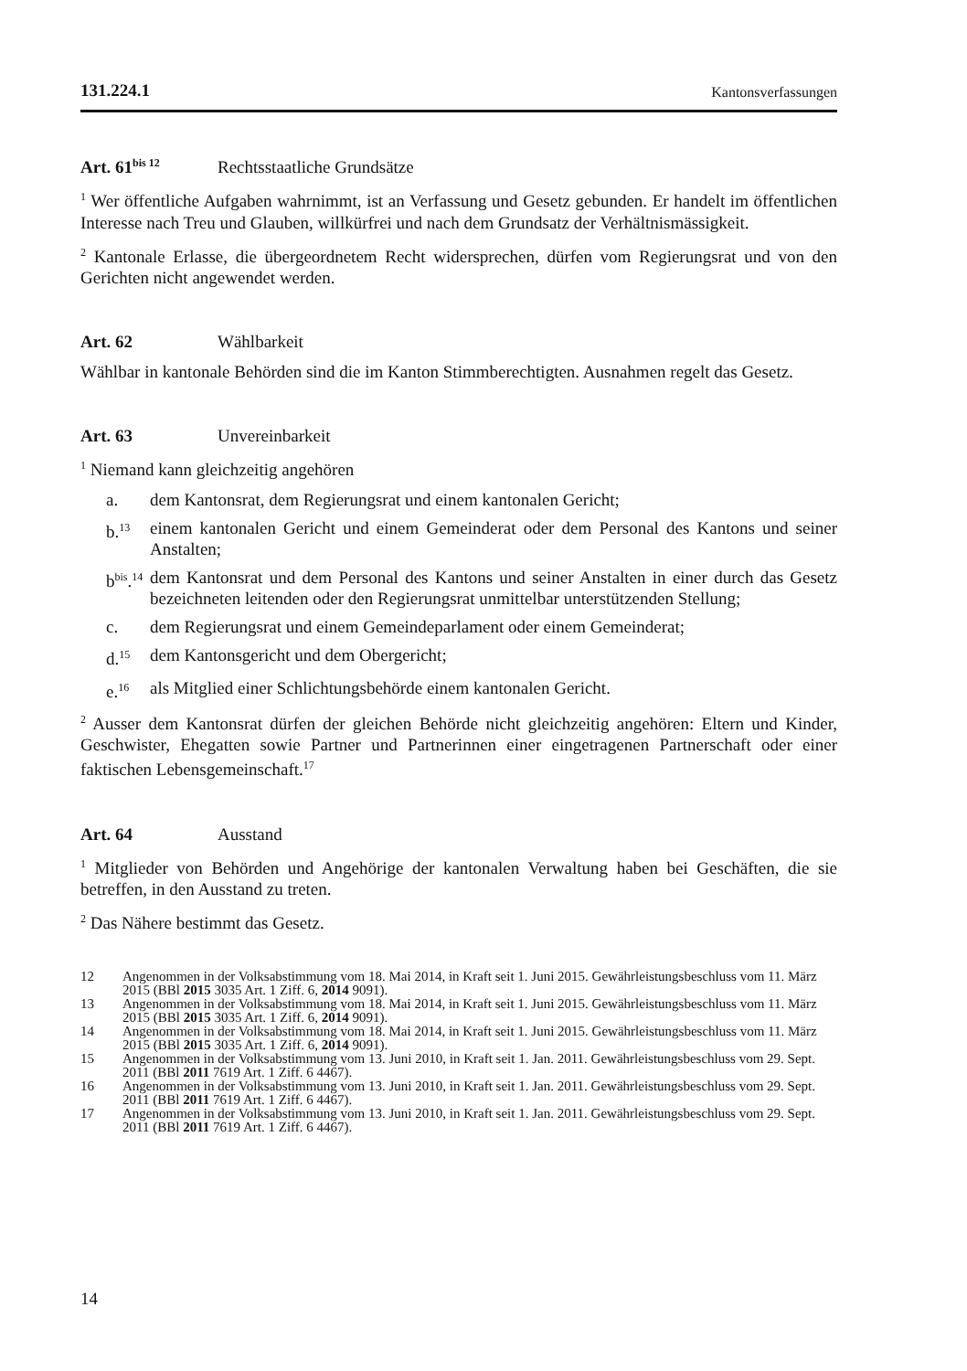131.224.1 Kantonsverfassungen
Art. 61<sup>bis 12</sup> Rechtsstaatliche Grundsätze
<sup>1</sup> Wer öffentliche Aufgaben wahrnimmt, ist an Verfassung und Gesetz gebunden. Er handelt im öffentlichen Interesse nach Treu und Glauben, willkürfrei und nach dem Grundsatz der Verhältnismässigkeit.
<sup>2</sup> Kantonale Erlasse, die übergeordnetem Recht widersprechen, dürfen vom Regierungsrat und von den Gerichten nicht angewendet werden.
Art. 62 Wählbarkeit
Wählbar in kantonale Behörden sind die im Kanton Stimmberechtigten. Ausnahmen regelt das Gesetz.
Art. 63 Unvereinbarkeit
<sup>1</sup> Niemand kann gleichzeitig angehören
a. dem Kantonsrat, dem Regierungsrat und einem kantonalen Gericht;
b.<sup>13</sup> einem kantonalen Gericht und einem Gemeinderat oder dem Personal des Kantons und seiner Anstalten;
b<sup>bis</sup>.<sup>14</sup> dem Kantonsrat und dem Personal des Kantons und seiner Anstalten in einer durch das Gesetz bezeichneten leitenden oder den Regierungsrat unmittelbar unterstützenden Stellung;
c. dem Regierungsrat und einem Gemeindeparlament oder einem Gemeinderat;
d.<sup>15</sup> dem Kantonsgericht und dem Obergericht;
e.<sup>16</sup> als Mitglied einer Schlichtungsbehörde einem kantonalen Gericht.
<sup>2</sup> Ausser dem Kantonsrat dürfen der gleichen Behörde nicht gleichzeitig angehören: Eltern und Kinder, Geschwister, Ehegatten sowie Partner und Partnerinnen einer eingetragenen Partnerschaft oder einer faktischen Lebensgemeinschaft.<sup>17</sup>
Art. 64 Ausstand
<sup>1</sup> Mitglieder von Behörden und Angehörige der kantonalen Verwaltung haben bei Geschäften, die sie betreffen, in den Ausstand zu treten.
<sup>2</sup> Das Nähere bestimmt das Gesetz.
12 Angenommen in der Volksabstimmung vom 18. Mai 2014, in Kraft seit 1. Juni 2015. Gewährleistungsbeschluss vom 11. März 2015 (BBl 2015 3035 Art. 1 Ziff. 6, 2014 9091).
13 Angenommen in der Volksabstimmung vom 18. Mai 2014, in Kraft seit 1. Juni 2015. Gewährleistungsbeschluss vom 11. März 2015 (BBl 2015 3035 Art. 1 Ziff. 6, 2014 9091).
14 Angenommen in der Volksabstimmung vom 18. Mai 2014, in Kraft seit 1. Juni 2015. Gewährleistungsbeschluss vom 11. März 2015 (BBl 2015 3035 Art. 1 Ziff. 6, 2014 9091).
15 Angenommen in der Volksabstimmung vom 13. Juni 2010, in Kraft seit 1. Jan. 2011. Gewährleistungsbeschluss vom 29. Sept. 2011 (BBl 2011 7619 Art. 1 Ziff. 6 4467).
16 Angenommen in der Volksabstimmung vom 13. Juni 2010, in Kraft seit 1. Jan. 2011. Gewährleistungsbeschluss vom 29. Sept. 2011 (BBl 2011 7619 Art. 1 Ziff. 6 4467).
17 Angenommen in der Volksabstimmung vom 13. Juni 2010, in Kraft seit 1. Jan. 2011. Gewährleistungsbeschluss vom 29. Sept. 2011 (BBl 2011 7619 Art. 1 Ziff. 6 4467).
14